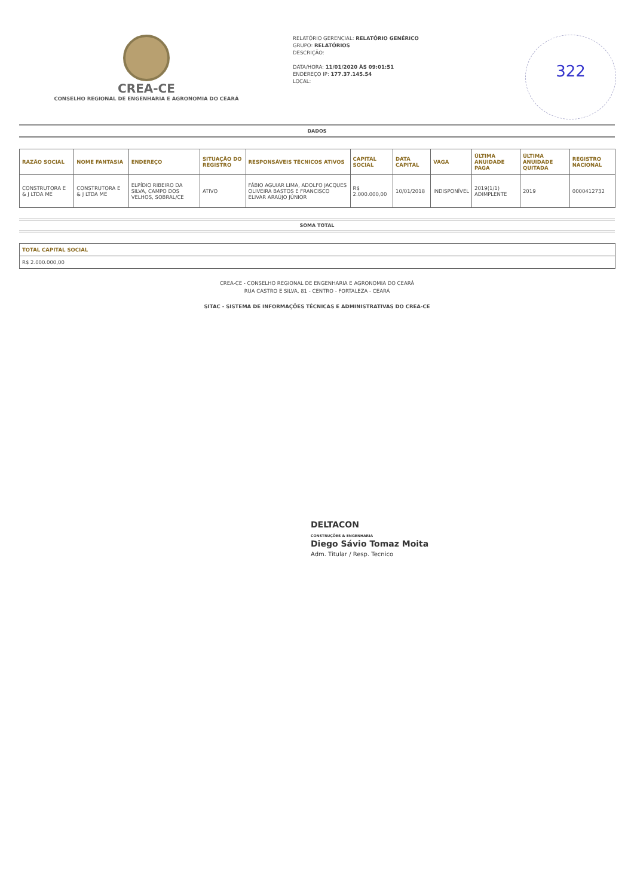CREA-CE
CONSELHO REGIONAL DE ENGENHARIA E AGRONOMIA DO CEARÁ
RELATÓRIO GERENCIAL: RELATÓRIO GENÉRICO
GRUPO: RELATÓRIOS
DESCRIÇÃO:
DATA/HORA: 11/01/2020 ÀS 09:01:51
ENDEREÇO IP: 177.37.145.54
LOCAL:
322
DADOS
| RAZÃO SOCIAL | NOME FANTASIA | ENDEREÇO | SITUAÇÃO DO REGISTRO | RESPONSÁVEIS TÉCNICOS ATIVOS | CAPITAL SOCIAL | DATA CAPITAL | VAGA | ÚLTIMA ANUIDADE PAGA | ÚLTIMA ANUIDADE QUITADA | REGISTRO NACIONAL |
| --- | --- | --- | --- | --- | --- | --- | --- | --- | --- | --- |
| CONSTRUTORA E & J LTDA ME | CONSTRUTORA E & J LTDA ME | ELPÍDIO RIBEIRO DA SILVA, CAMPO DOS VELHOS, SOBRAL/CE | ATIVO | FÁBIO AGUIAR LIMA, ADOLFO JACQUES OLIVEIRA BASTOS E FRANCISCO ELIVAR ARAÚJO JÚNIOR | R$ 2.000.000,00 | 10/01/2018 | INDISPONÍVEL | 2019(1/1) ADIMPLENTE | 2019 | 0000412732 |
SOMA TOTAL
| TOTAL CAPITAL SOCIAL |
| --- |
| R$ 2.000.000,00 |
CREA-CE - CONSELHO REGIONAL DE ENGENHARIA E AGRONOMIA DO CEARÁ
RUA CASTRO E SILVA, 81 - CENTRO - FORTALEZA - CEARÁ
SITAC - SISTEMA DE INFORMAÇÕES TÉCNICAS E ADMINISTRATIVAS DO CREA-CE
DELTACON
CONSTRUÇÕES & ENGENHARIA
Diego Sávio Tomaz Moita
Adm. Titular / Resp. Tecnico